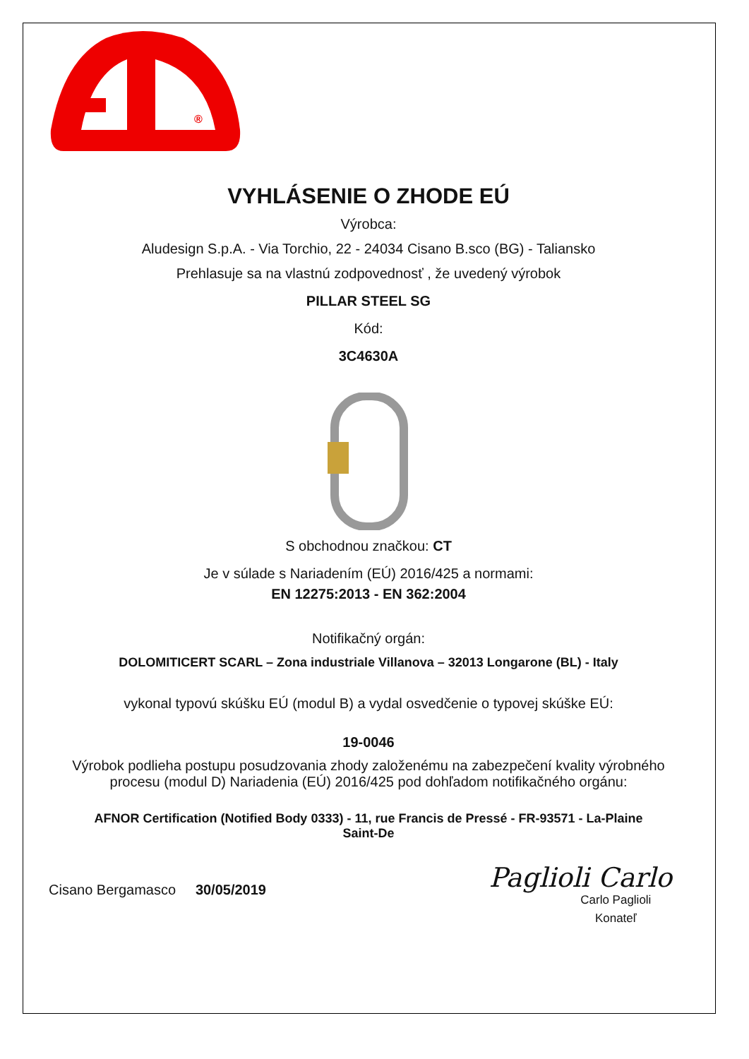®
VYHLÁSENIE O ZHODE EÚ
Výrobca:
Aludesign S.p.A. - Via Torchio, 22 - 24034 Cisano B.sco (BG) - Taliansko
Prehlasuje sa na vlastnú zodpovednosť , že uvedený výrobok
PILLAR STEEL SG
Kód:
3C4630A
S obchodnou značkou: CT
Je v súlade s Nariadením (EÚ) 2016/425 a normami:
EN 12275:2013 - EN 362:2004
Notifikačný orgán:
DOLOMITICERT SCARL – Zona industriale Villanova – 32013 Longarone (BL) - Italy
vykonal typovú skúšku EÚ (modul B) a vydal osvedčenie o typovej skúške EÚ:
19-0046
Výrobok podlieha postupu posudzovania zhody založenému na zabezpečení kvality výrobného
procesu (modul D) Nariadenia (EÚ) 2016/425 pod dohľadom notifikačného orgánu:
AFNOR Certification (Notified Body 0333) - 11, rue Francis de Pressé - FR-93571 - La-Plaine
Saint-De
Cisano Bergamasco 30/05/2019
Paglioli Carlo
Carlo Paglioli
Konateľ